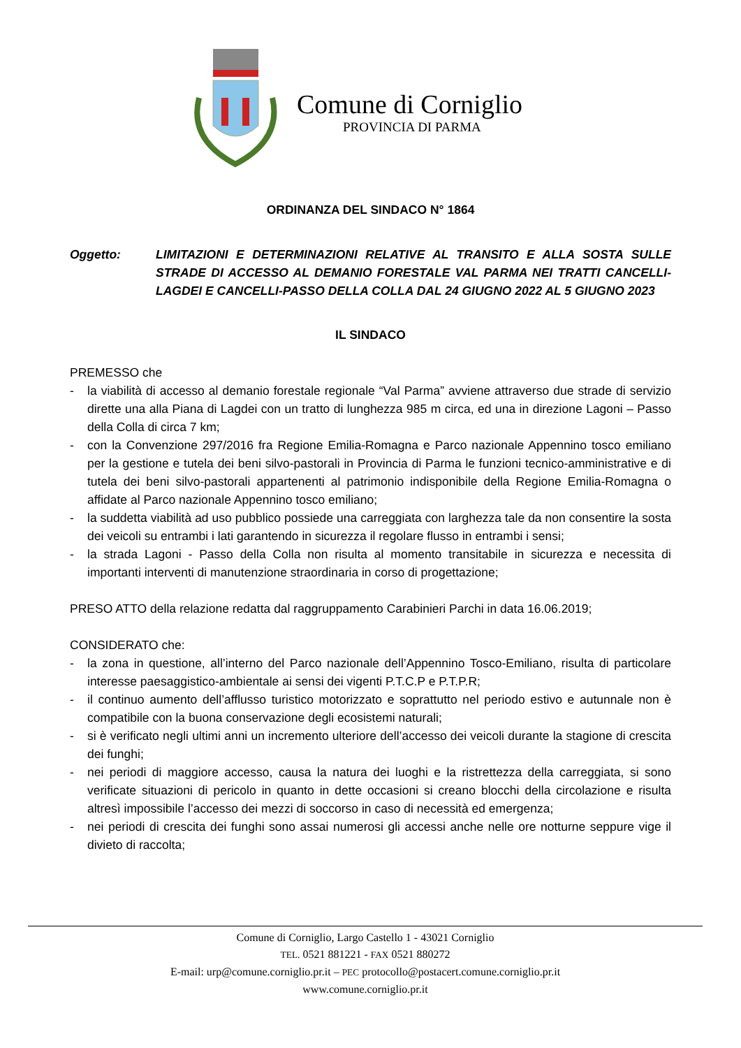Comune di Corniglio
PROVINCIA DI PARMA
ORDINANZA DEL SINDACO N° 1864
Oggetto: LIMITAZIONI E DETERMINAZIONI RELATIVE AL TRANSITO E ALLA SOSTA SULLE STRADE DI ACCESSO AL DEMANIO FORESTALE VAL PARMA NEI TRATTI CANCELLI-LAGDEI E CANCELLI-PASSO DELLA COLLA DAL 24 GIUGNO 2022 AL 5 GIUGNO 2023
IL SINDACO
PREMESSO che
- la viabilità di accesso al demanio forestale regionale “Val Parma” avviene attraverso due strade di servizio dirette una alla Piana di Lagdei con un tratto di lunghezza 985 m circa, ed una in direzione Lagoni – Passo della Colla di circa 7 km;
- con la Convenzione 297/2016 fra Regione Emilia-Romagna e Parco nazionale Appennino tosco emiliano per la gestione e tutela dei beni silvo-pastorali in Provincia di Parma le funzioni tecnico-amministrative e di tutela dei beni silvo-pastorali appartenenti al patrimonio indisponibile della Regione Emilia-Romagna o affidate al Parco nazionale Appennino tosco emiliano;
- la suddetta viabilità ad uso pubblico possiede una carreggiata con larghezza tale da non consentire la sosta dei veicoli su entrambi i lati garantendo in sicurezza il regolare flusso in entrambi i sensi;
- la strada Lagoni - Passo della Colla non risulta al momento transitabile in sicurezza e necessita di importanti interventi di manutenzione straordinaria in corso di progettazione;
PRESO ATTO della relazione redatta dal raggruppamento Carabinieri Parchi in data 16.06.2019;
CONSIDERATO che:
- la zona in questione, all’interno del Parco nazionale dell’Appennino Tosco-Emiliano, risulta di particolare interesse paesaggistico-ambientale ai sensi dei vigenti P.T.C.P e P.T.P.R;
- il continuo aumento dell’afflusso turistico motorizzato e soprattutto nel periodo estivo e autunnale non è compatibile con la buona conservazione degli ecosistemi naturali;
- si è verificato negli ultimi anni un incremento ulteriore dell’accesso dei veicoli durante la stagione di crescita dei funghi;
- nei periodi di maggiore accesso, causa la natura dei luoghi e la ristrettezza della carreggiata, si sono verificate situazioni di pericolo in quanto in dette occasioni si creano blocchi della circolazione e risulta altresì impossibile l’accesso dei mezzi di soccorso in caso di necessità ed emergenza;
- nei periodi di crescita dei funghi sono assai numerosi gli accessi anche nelle ore notturne seppure vige il divieto di raccolta;
Comune di Corniglio, Largo Castello 1 - 43021 Corniglio
TEL. 0521 881221 - FAX 0521 880272
E-mail: urp@comune.corniglio.pr.it – PEC protocollo@postacert.comune.corniglio.pr.it
www.comune.corniglio.pr.it